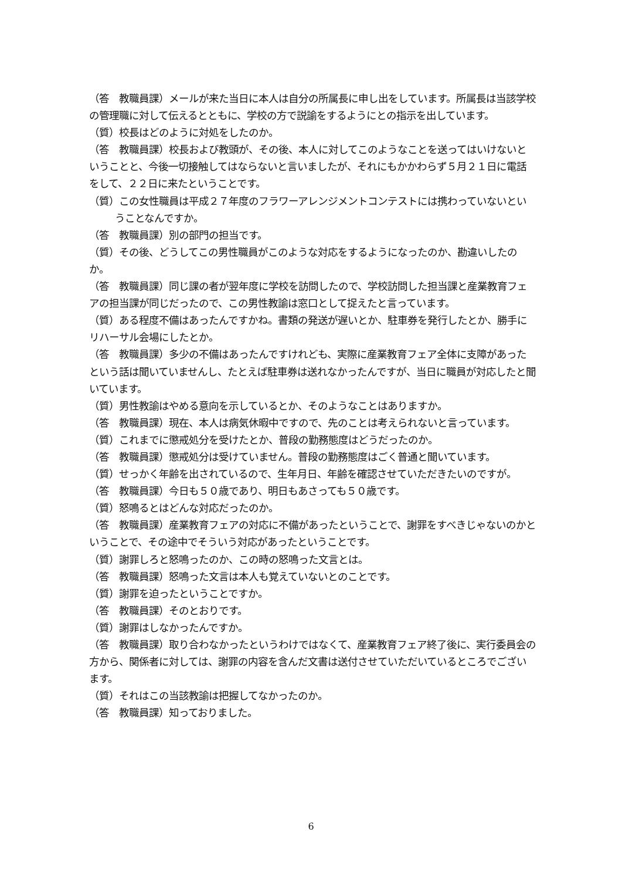（答　教職員課）メールが来た当日に本人は自分の所属長に申し出をしています。所属長は当該学校の管理職に対して伝えるとともに、学校の方で説諭をするようにとの指示を出しています。
（質）校長はどのように対処をしたのか。
（答　教職員課）校長および教頭が、その後、本人に対してこのようなことを送ってはいけないということと、今後一切接触してはならないと言いましたが、それにもかかわらず５月２１日に電話をして、２２日に来たということです。
（質）この女性職員は平成２７年度のフラワーアレンジメントコンテストには携わっていないということなんですか。
（答　教職員課）別の部門の担当です。
（質）その後、どうしてこの男性職員がこのような対応をするようになったのか、勘違いしたのか。
（答　教職員課）同じ課の者が翌年度に学校を訪問したので、学校訪問した担当課と産業教育フェアの担当課が同じだったので、この男性教諭は窓口として捉えたと言っています。
（質）ある程度不備はあったんですかね。書類の発送が遅いとか、駐車券を発行したとか、勝手にリハーサル会場にしたとか。
（答　教職員課）多少の不備はあったんですけれども、実際に産業教育フェア全体に支障があったという話は聞いていませんし、たとえば駐車券は送れなかったんですが、当日に職員が対応したと聞いています。
（質）男性教諭はやめる意向を示しているとか、そのようなことはありますか。
（答　教職員課）現在、本人は病気休暇中ですので、先のことは考えられないと言っています。
（質）これまでに懲戒処分を受けたとか、普段の勤務態度はどうだったのか。
（答　教職員課）懲戒処分は受けていません。普段の勤務態度はごく普通と聞いています。
（質）せっかく年齢を出されているので、生年月日、年齢を確認させていただきたいのですが。
（答　教職員課）今日も５０歳であり、明日もあさっても５０歳です。
（質）怒鳴るとはどんな対応だったのか。
（答　教職員課）産業教育フェアの対応に不備があったということで、謝罪をすべきじゃないのかということで、その途中でそういう対応があったということです。
（質）謝罪しろと怒鳴ったのか、この時の怒鳴った文言とは。
（答　教職員課）怒鳴った文言は本人も覚えていないとのことです。
（質）謝罪を迫ったということですか。
（答　教職員課）そのとおりです。
（質）謝罪はしなかったんですか。
（答　教職員課）取り合わなかったというわけではなくて、産業教育フェア終了後に、実行委員会の方から、関係者に対しては、謝罪の内容を含んだ文書は送付させていただいているところでございます。
（質）それはこの当該教諭は把握してなかったのか。
（答　教職員課）知っておりました。
6